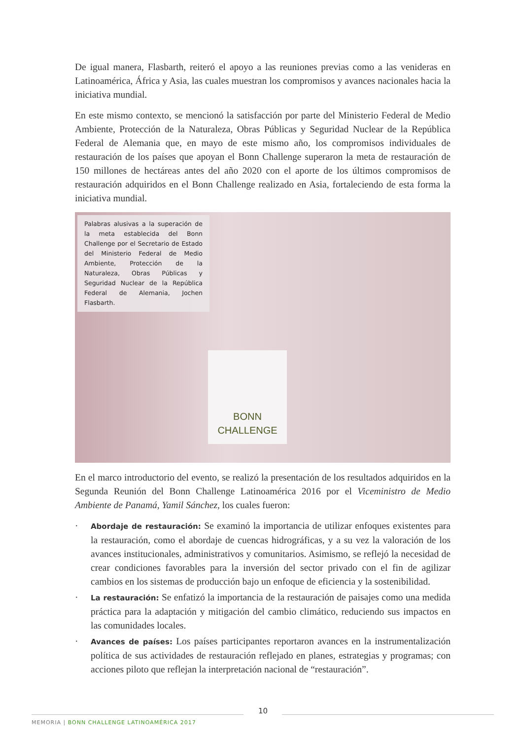De igual manera, Flasbarth, reiteró el apoyo a las reuniones previas como a las venideras en Latinoamérica, África y Asia, las cuales muestran los compromisos y avances nacionales hacia la iniciativa mundial.
En este mismo contexto, se mencionó la satisfacción por parte del Ministerio Federal de Medio Ambiente, Protección de la Naturaleza, Obras Públicas y Seguridad Nuclear de la República Federal de Alemania que, en mayo de este mismo año, los compromisos individuales de restauración de los países que apoyan el Bonn Challenge superaron la meta de restauración de 150 millones de hectáreas antes del año 2020 con el aporte de los últimos compromisos de restauración adquiridos en el Bonn Challenge realizado en Asia, fortaleciendo de esta forma la iniciativa mundial.
Palabras alusivas a la superación de la meta establecida del Bonn Challenge por el Secretario de Estado del Ministerio Federal de Medio Ambiente, Protección de la Naturaleza, Obras Públicas y Seguridad Nuclear de la República Federal de Alemania, Jochen Flasbarth.
BONN
CHALLENGE
En el marco introductorio del evento, se realizó la presentación de los resultados adquiridos en la Segunda Reunión del Bonn Challenge Latinoamérica 2016 por el Viceministro de Medio Ambiente de Panamá, Yamil Sánchez, los cuales fueron:
· Abordaje de restauración: Se examinó la importancia de utilizar enfoques existentes para la restauración, como el abordaje de cuencas hidrográficas, y a su vez la valoración de los avances institucionales, administrativos y comunitarios. Asimismo, se reflejó la necesidad de crear condiciones favorables para la inversión del sector privado con el fin de agilizar cambios en los sistemas de producción bajo un enfoque de eficiencia y la sostenibilidad.
· La restauración: Se enfatizó la importancia de la restauración de paisajes como una medida práctica para la adaptación y mitigación del cambio climático, reduciendo sus impactos en las comunidades locales.
· Avances de países: Los países participantes reportaron avances en la instrumentalización política de sus actividades de restauración reflejado en planes, estrategias y programas; con acciones piloto que reflejan la interpretación nacional de “restauración”.
10
MEMORIA | BONN CHALLENGE LATINOAMÉRICA 2017